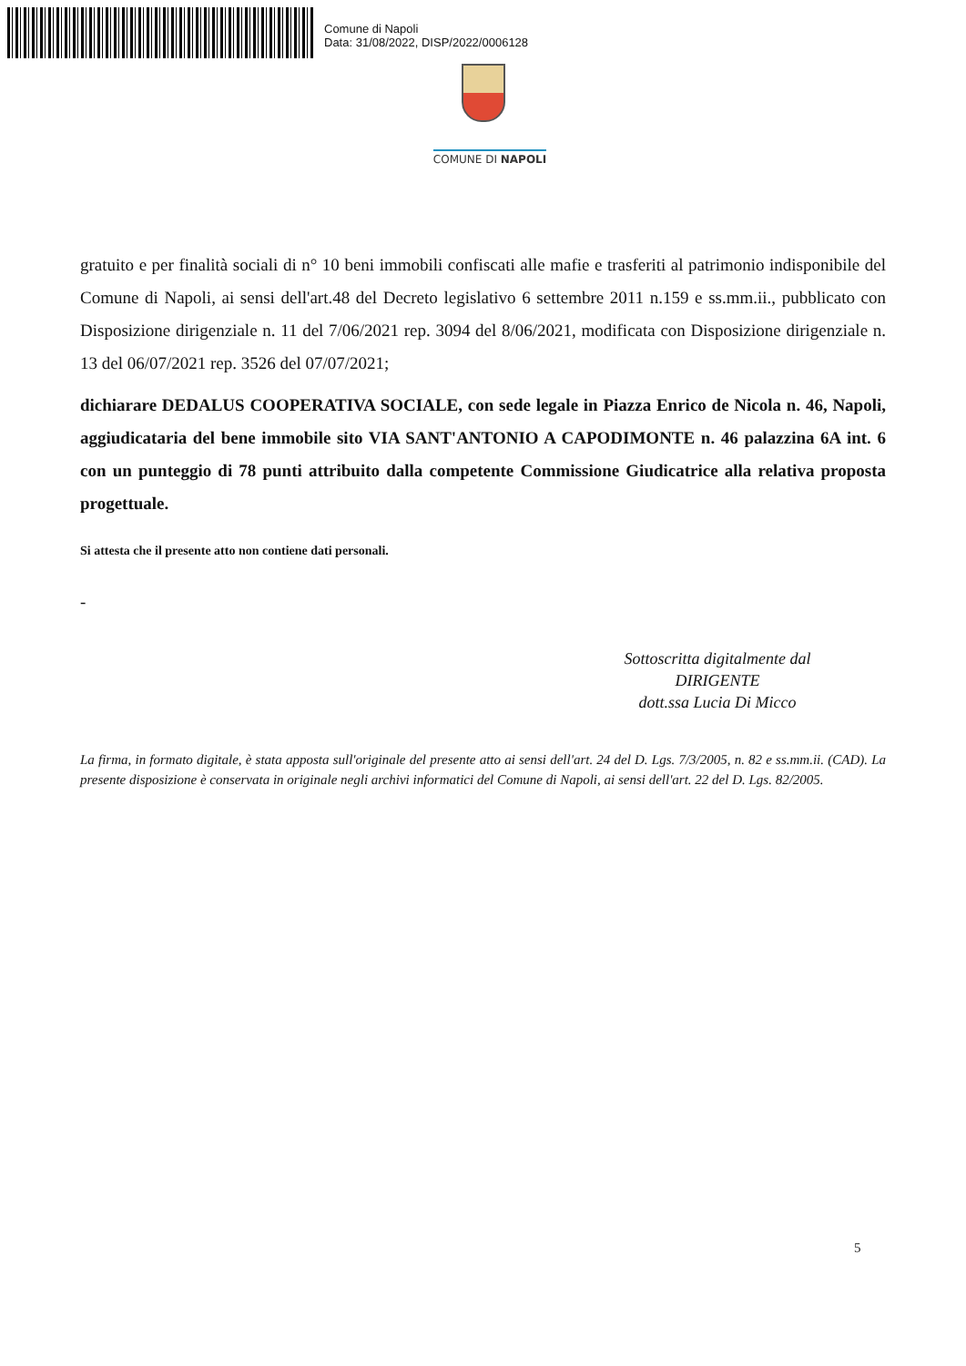Comune di Napoli
Data: 31/08/2022, DISP/2022/0006128
COMUNE DI NAPOLI
gratuito e per finalità sociali di n° 10 beni immobili confiscati alle mafie e trasferiti al patrimonio indisponibile del Comune di Napoli, ai sensi dell'art.48 del Decreto legislativo 6 settembre 2011 n.159 e ss.mm.ii., pubblicato con Disposizione dirigenziale n. 11 del 7/06/2021 rep. 3094 del 8/06/2021, modificata con Disposizione dirigenziale n. 13 del 06/07/2021 rep. 3526 del 07/07/2021;
dichiarare DEDALUS COOPERATIVA SOCIALE, con sede legale in Piazza Enrico de Nicola n. 46, Napoli, aggiudicataria del bene immobile sito VIA SANT'ANTONIO A CAPODIMONTE n. 46 palazzina 6A int. 6 con un punteggio di 78 punti attribuito dalla competente Commissione Giudicatrice alla relativa proposta progettuale.
Si attesta che il presente atto non contiene dati personali.
-
Sottoscritta digitalmente dal
DIRIGENTE
dott.ssa Lucia Di Micco
La firma, in formato digitale, è stata apposta sull'originale del presente atto ai sensi dell'art. 24 del D. Lgs. 7/3/2005, n. 82 e ss.mm.ii. (CAD). La presente disposizione è conservata in originale negli archivi informatici del Comune di Napoli, ai sensi dell'art. 22 del D. Lgs. 82/2005.
5